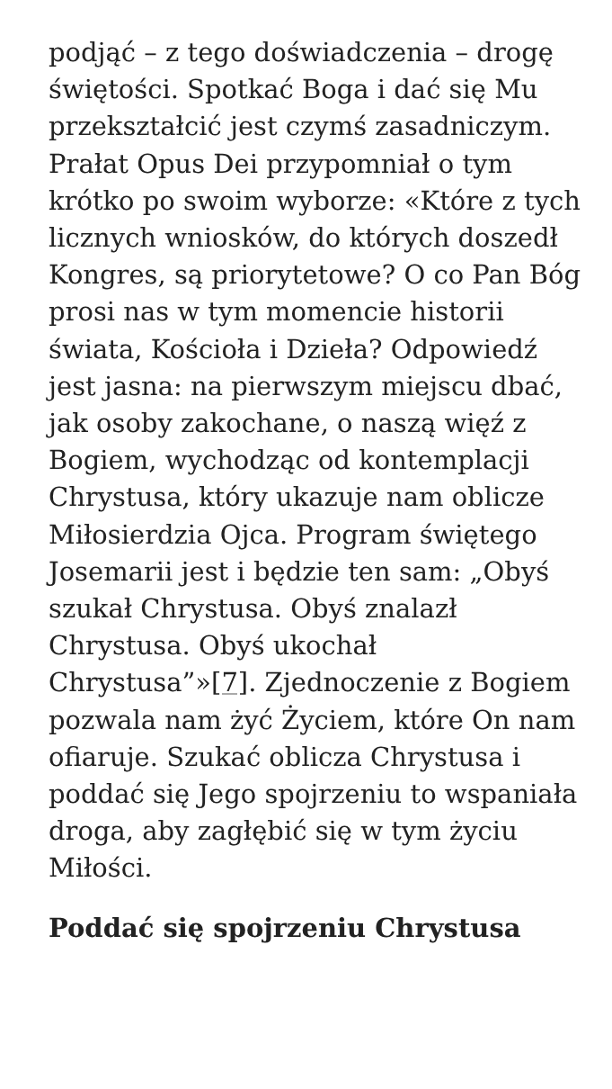podjąć – z tego doświadczenia – drogę świętości. Spotkać Boga i dać się Mu przekształcić jest czymś zasadniczym. Prałat Opus Dei przypomniał o tym krótko po swoim wyborze: «Które z tych licznych wniosków, do których doszedł Kongres, są priorytetowe? O co Pan Bóg prosi nas w tym momencie historii świata, Kościoła i Dzieła? Odpowiedź jest jasna: na pierwszym miejscu dbać, jak osoby zakochane, o naszą więź z Bogiem, wychodząc od kontemplacji Chrystusa, który ukazuje nam oblicze Miłosierdzia Ojca. Program świętego Josemarii jest i będzie ten sam: „Obyś szukał Chrystusa. Obyś znalazł Chrystusa. Obyś ukochał Chrystusa”»[7]. Zjednoczenie z Bogiem pozwala nam żyć Życiem, które On nam ofiaruje. Szukać oblicza Chrystusa i poddać się Jego spojrzeniu to wspaniała droga, aby zagłębić się w tym życiu Miłości.
Poddać się spojrzeniu Chrystusa